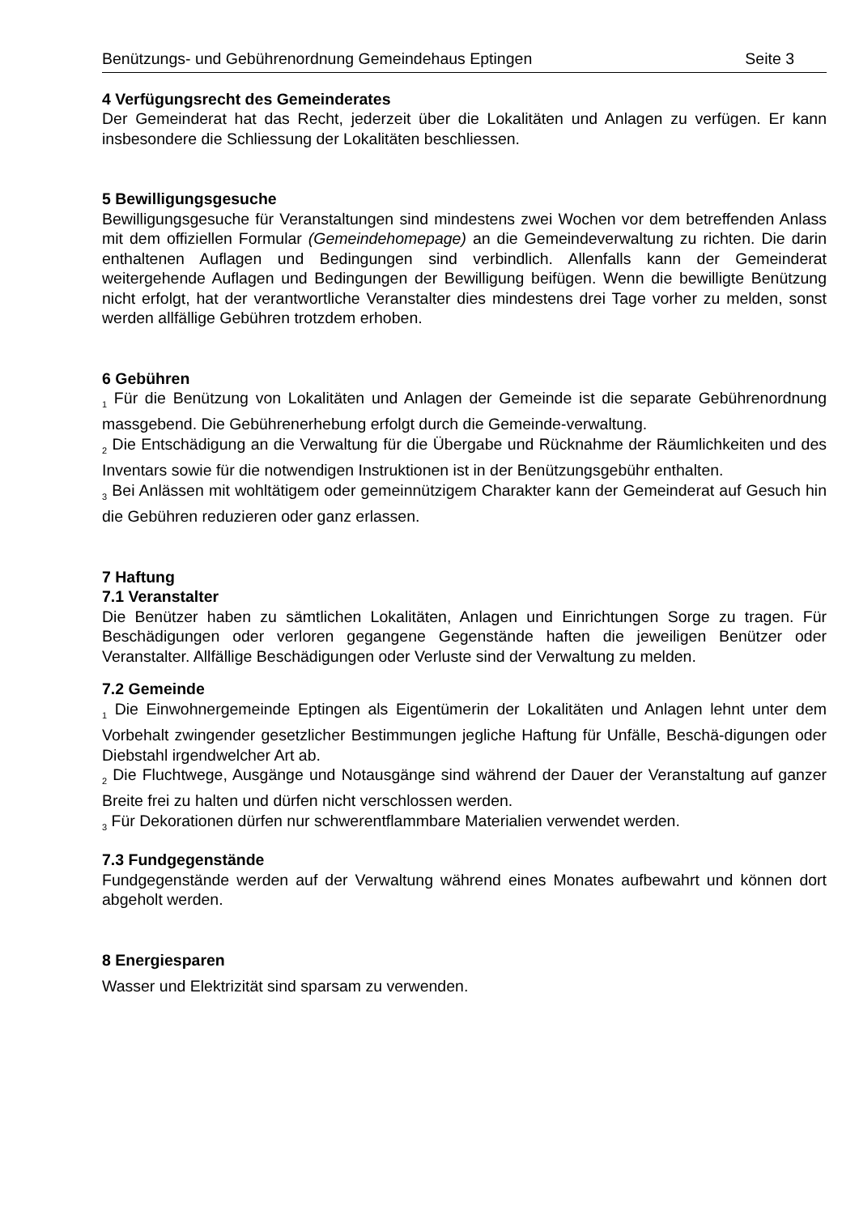Benützungs- und Gebührenordnung Gemeindehaus Eptingen Seite 3
4 Verfügungsrecht des Gemeinderates
Der Gemeinderat hat das Recht, jederzeit über die Lokalitäten und Anlagen zu verfügen. Er kann insbesondere die Schliessung der Lokalitäten beschliessen.
5 Bewilligungsgesuche
Bewilligungsgesuche für Veranstaltungen sind mindestens zwei Wochen vor dem betreffenden Anlass mit dem offiziellen Formular (Gemeindehomepage) an die Gemeindeverwaltung zu richten. Die darin enthaltenen Auflagen und Bedingungen sind verbindlich. Allenfalls kann der Gemeinderat weitergehende Auflagen und Bedingungen der Bewilligung beifügen. Wenn die bewilligte Benützung nicht erfolgt, hat der verantwortliche Veranstalter dies mindestens drei Tage vorher zu melden, sonst werden allfällige Gebühren trotzdem erhoben.
6 Gebühren
<sub>1</sub> Für die Benützung von Lokalitäten und Anlagen der Gemeinde ist die separate Gebührenordnung massgebend. Die Gebührenerhebung erfolgt durch die Gemeinde-verwaltung.
<sub>2</sub> Die Entschädigung an die Verwaltung für die Übergabe und Rücknahme der Räumlichkeiten und des Inventars sowie für die notwendigen Instruktionen ist in der Benützungsgebühr enthalten.
<sub>3</sub> Bei Anlässen mit wohltätigem oder gemeinnützigem Charakter kann der Gemeinderat auf Gesuch hin die Gebühren reduzieren oder ganz erlassen.
7 Haftung
7.1 Veranstalter
Die Benützer haben zu sämtlichen Lokalitäten, Anlagen und Einrichtungen Sorge zu tragen. Für Beschädigungen oder verloren gegangene Gegenstände haften die jeweiligen Benützer oder Veranstalter. Allfällige Beschädigungen oder Verluste sind der Verwaltung zu melden.
7.2 Gemeinde
<sub>1</sub> Die Einwohnergemeinde Eptingen als Eigentümerin der Lokalitäten und Anlagen lehnt unter dem Vorbehalt zwingender gesetzlicher Bestimmungen jegliche Haftung für Unfälle, Beschä-digungen oder Diebstahl irgendwelcher Art ab.
<sub>2</sub> Die Fluchtwege, Ausgänge und Notausgänge sind während der Dauer der Veranstaltung auf ganzer Breite frei zu halten und dürfen nicht verschlossen werden.
<sub>3</sub> Für Dekorationen dürfen nur schwerentflammbare Materialien verwendet werden.
7.3 Fundgegenstände
Fundgegenstände werden auf der Verwaltung während eines Monates aufbewahrt und können dort abgeholt werden.
8 Energiesparen
Wasser und Elektrizität sind sparsam zu verwenden.